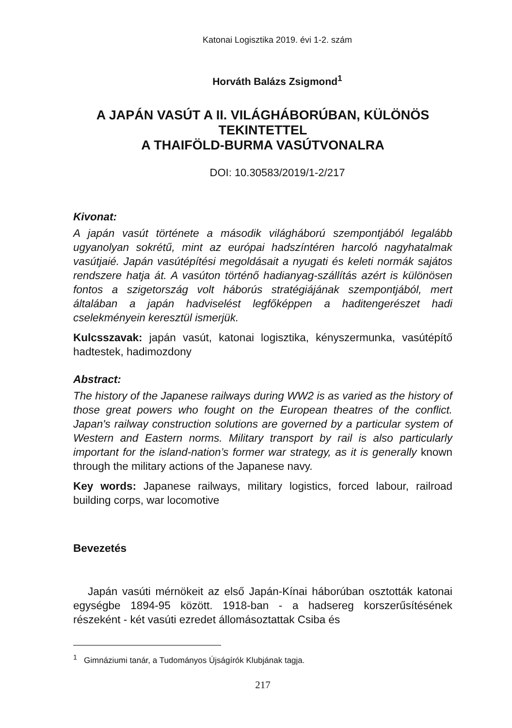Katonai Logisztika 2019. évi 1-2. szám
Horváth Balázs Zsigmond<sup>1</sup>
A JAPÁN VASÚT A II. VILÁGHÁBORÚBAN, KÜLÖNÖS TEKINTETTEL
A THAIFÖLD-BURMA VASÚTVONALRA
DOI: 10.30583/2019/1-2/217
Kivonat:
A japán vasút története a második világháború szempontjából legalább ugyanolyan sokrétű, mint az európai hadszíntéren harcoló nagyhatalmak vasútjaié. Japán vasútépítési megoldásait a nyugati és keleti normák sajátos rendszere hatja át. A vasúton történő hadianyag-szállítás azért is különösen fontos a szigetország volt háborús stratégiájának szempontjából, mert általában a japán hadviselést legfőképpen a haditengerészet hadi cselekményein keresztül ismerjük.
Kulcsszavak: japán vasút, katonai logisztika, kényszermunka, vasútépítő hadtestek, hadimozdony
Abstract:
The history of the Japanese railways during WW2 is as varied as the history of those great powers who fought on the European theatres of the conflict. Japan's railway construction solutions are governed by a particular system of Western and Eastern norms. Military transport by rail is also particularly important for the island-nation’s former war strategy, as it is generally known through the military actions of the Japanese navy.
Key words: Japanese railways, military logistics, forced labour, railroad building corps, war locomotive
Bevezetés
Japán vasúti mérnökeit az első Japán-Kínai háborúban osztották katonai egységbe 1894-95 között. 1918-ban - a hadsereg korszerűsítésének részeként - két vasúti ezredet állomásoztattak Csiba és
<sup>1</sup> Gimnáziumi tanár, a Tudományos Újságírók Klubjának tagja.
217